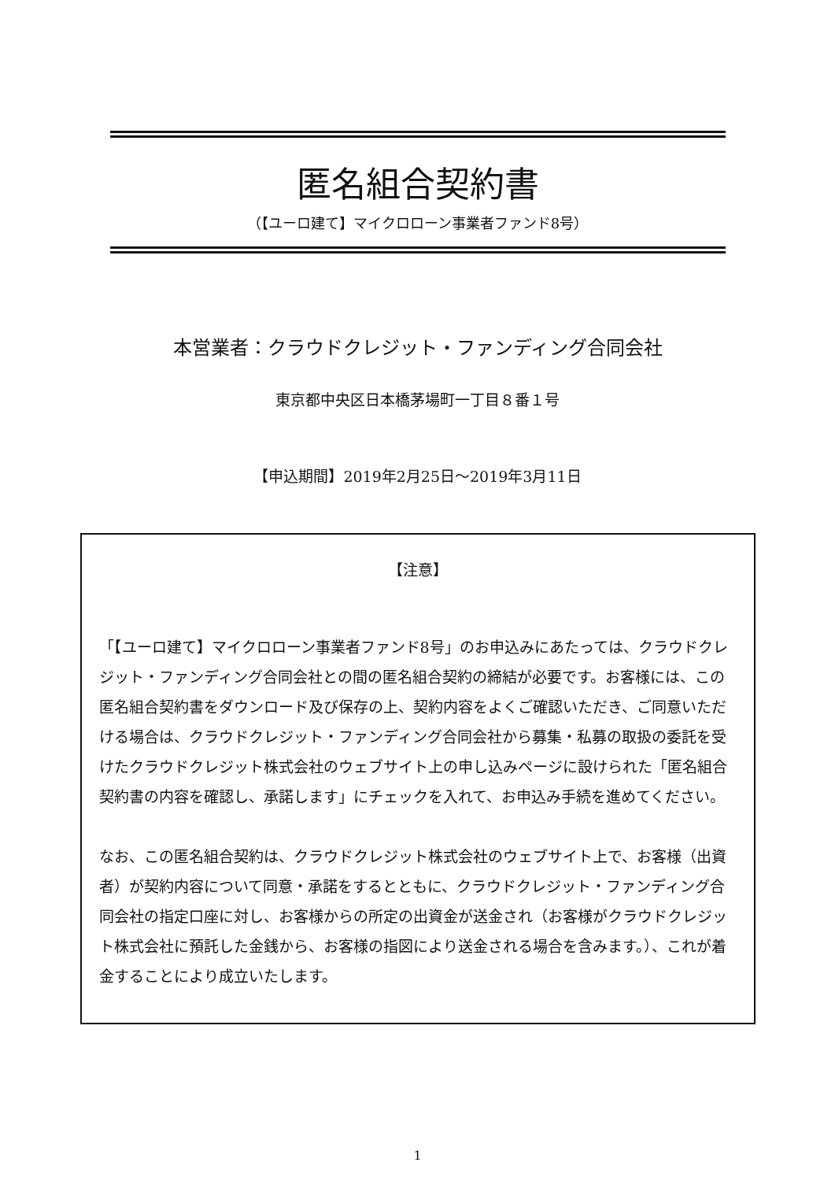匿名組合契約書
（【ユーロ建て】マイクロローン事業者ファンド8号）
本営業者：クラウドクレジット・ファンディング合同会社
東京都中央区日本橋茅場町一丁目８番１号
【申込期間】2019年2月25日～2019年3月11日
【注意】
「【ユーロ建て】マイクロローン事業者ファンド8号」のお申込みにあたっては、クラウドクレジット・ファンディング合同会社との間の匿名組合契約の締結が必要です。お客様には、この匿名組合契約書をダウンロード及び保存の上、契約内容をよくご確認いただき、ご同意いただける場合は、クラウドクレジット・ファンディング合同会社から募集・私募の取扱の委託を受けたクラウドクレジット株式会社のウェブサイト上の申し込みページに設けられた「匿名組合契約書の内容を確認し、承諾します」にチェックを入れて、お申込み手続を進めてください。
なお、この匿名組合契約は、クラウドクレジット株式会社のウェブサイト上で、お客様（出資者）が契約内容について同意・承諾をするとともに、クラウドクレジット・ファンディング合同会社の指定口座に対し、お客様からの所定の出資金が送金され（お客様がクラウドクレジット株式会社に預託した金銭から、お客様の指図により送金される場合を含みます。）、これが着金することにより成立いたします。
1